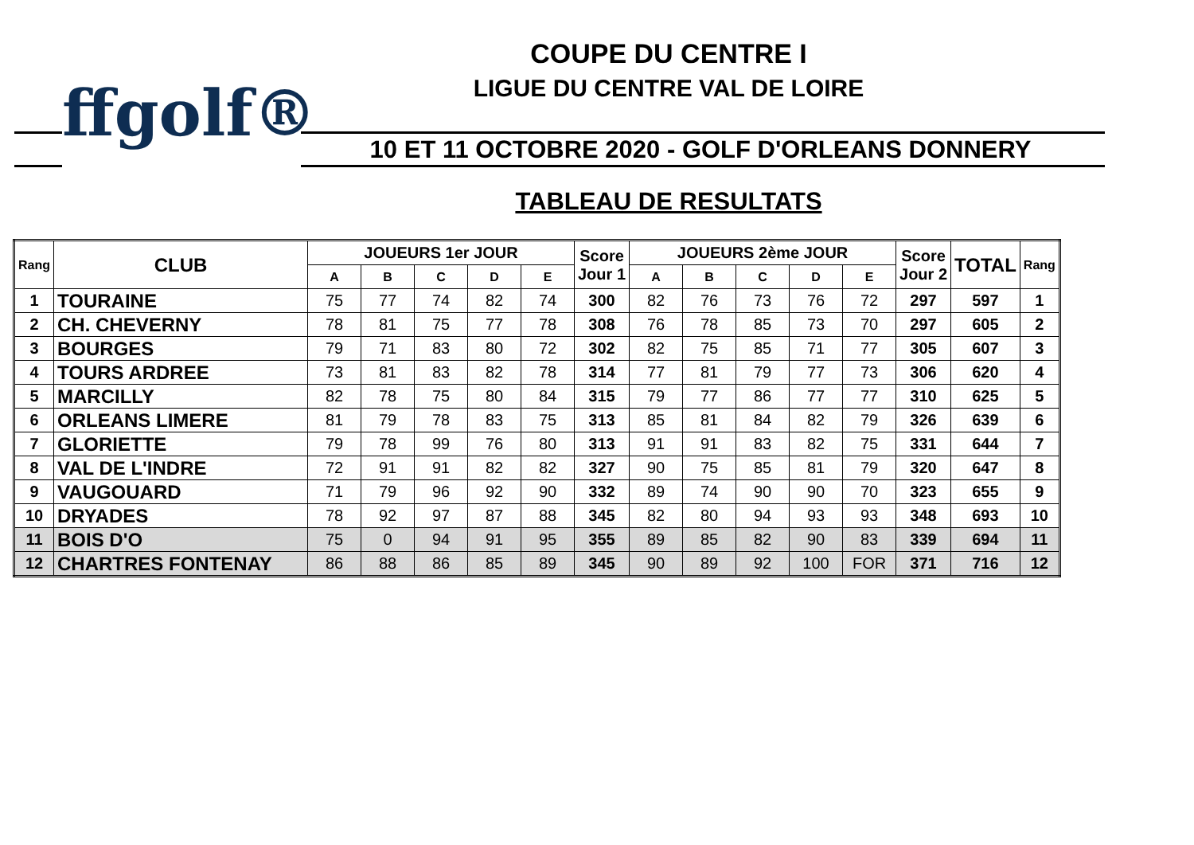COUPE DU CENTRE I
LIGUE DU CENTRE VAL DE LOIRE
ffgolf® 10 ET 11 OCTOBRE 2020 - GOLF D'ORLEANS DONNERY
TABLEAU DE RESULTATS
| Rang | CLUB | JOUEURS 1er JOUR | | | | | Score Jour 1 | JOUEURS 2ème JOUR | | | | | Score Jour 2 | TOTAL | Rang |
| --- | --- | --- | --- | --- | --- | --- | --- | --- | --- | --- | --- | --- | --- | --- | --- |
| | | A | B | C | D | E | | A | B | C | D | E | | | |
| 1 | TOURAINE | 75 | 77 | 74 | 82 | 74 | 300 | 82 | 76 | 73 | 76 | 72 | 297 | 597 | 1 |
| 2 | CH. CHEVERNY | 78 | 81 | 75 | 77 | 78 | 308 | 76 | 78 | 85 | 73 | 70 | 297 | 605 | 2 |
| 3 | BOURGES | 79 | 71 | 83 | 80 | 72 | 302 | 82 | 75 | 85 | 71 | 77 | 305 | 607 | 3 |
| 4 | TOURS ARDREE | 73 | 81 | 83 | 82 | 78 | 314 | 77 | 81 | 79 | 77 | 73 | 306 | 620 | 4 |
| 5 | MARCILLY | 82 | 78 | 75 | 80 | 84 | 315 | 79 | 77 | 86 | 77 | 77 | 310 | 625 | 5 |
| 6 | ORLEANS LIMERE | 81 | 79 | 78 | 83 | 75 | 313 | 85 | 81 | 84 | 82 | 79 | 326 | 639 | 6 |
| 7 | GLORIETTE | 79 | 78 | 99 | 76 | 80 | 313 | 91 | 91 | 83 | 82 | 75 | 331 | 644 | 7 |
| 8 | VAL DE L'INDRE | 72 | 91 | 91 | 82 | 82 | 327 | 90 | 75 | 85 | 81 | 79 | 320 | 647 | 8 |
| 9 | VAUGOUARD | 71 | 79 | 96 | 92 | 90 | 332 | 89 | 74 | 90 | 90 | 70 | 323 | 655 | 9 |
| 10 | DRYADES | 78 | 92 | 97 | 87 | 88 | 345 | 82 | 80 | 94 | 93 | 93 | 348 | 693 | 10 |
| 11 | BOIS D'O | 75 | 0 | 94 | 91 | 95 | 355 | 89 | 85 | 82 | 90 | 83 | 339 | 694 | 11 |
| 12 | CHARTRES FONTENAY | 86 | 88 | 86 | 85 | 89 | 345 | 90 | 89 | 92 | 100 | FOR | 371 | 716 | 12 |